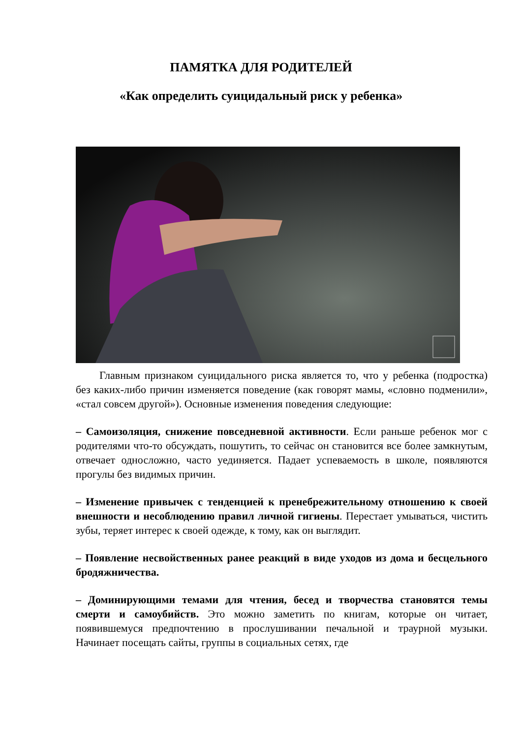ПАМЯТКА ДЛЯ РОДИТЕЛЕЙ
«Как определить суицидальный риск у ребенка»
Главным признаком суицидального риска является то, что у ребенка (подростка) без каких-либо причин изменяется поведение (как говорят мамы, «словно подменили», «стал совсем другой»). Основные изменения поведения следующие:
– Самоизоляция, снижение повседневной активности. Если раньше ребенок мог с родителями что-то обсуждать, пошутить, то сейчас он становится все более замкнутым, отвечает односложно, часто уединяется. Падает успеваемость в школе, появляются прогулы без видимых причин.
– Изменение привычек с тенденцией к пренебрежительному отношению к своей внешности и несоблюдению правил личной гигиены. Перестает умываться, чистить зубы, теряет интерес к своей одежде, к тому, как он выглядит.
– Появление несвойственных ранее реакций в виде уходов из дома и бесцельного бродяжничества.
– Доминирующими темами для чтения, бесед и творчества становятся темы смерти и самоубийств. Это можно заметить по книгам, которые он читает, появившемуся предпочтению в прослушивании печальной и траурной музыки. Начинает посещать сайты, группы в социальных сетях, где